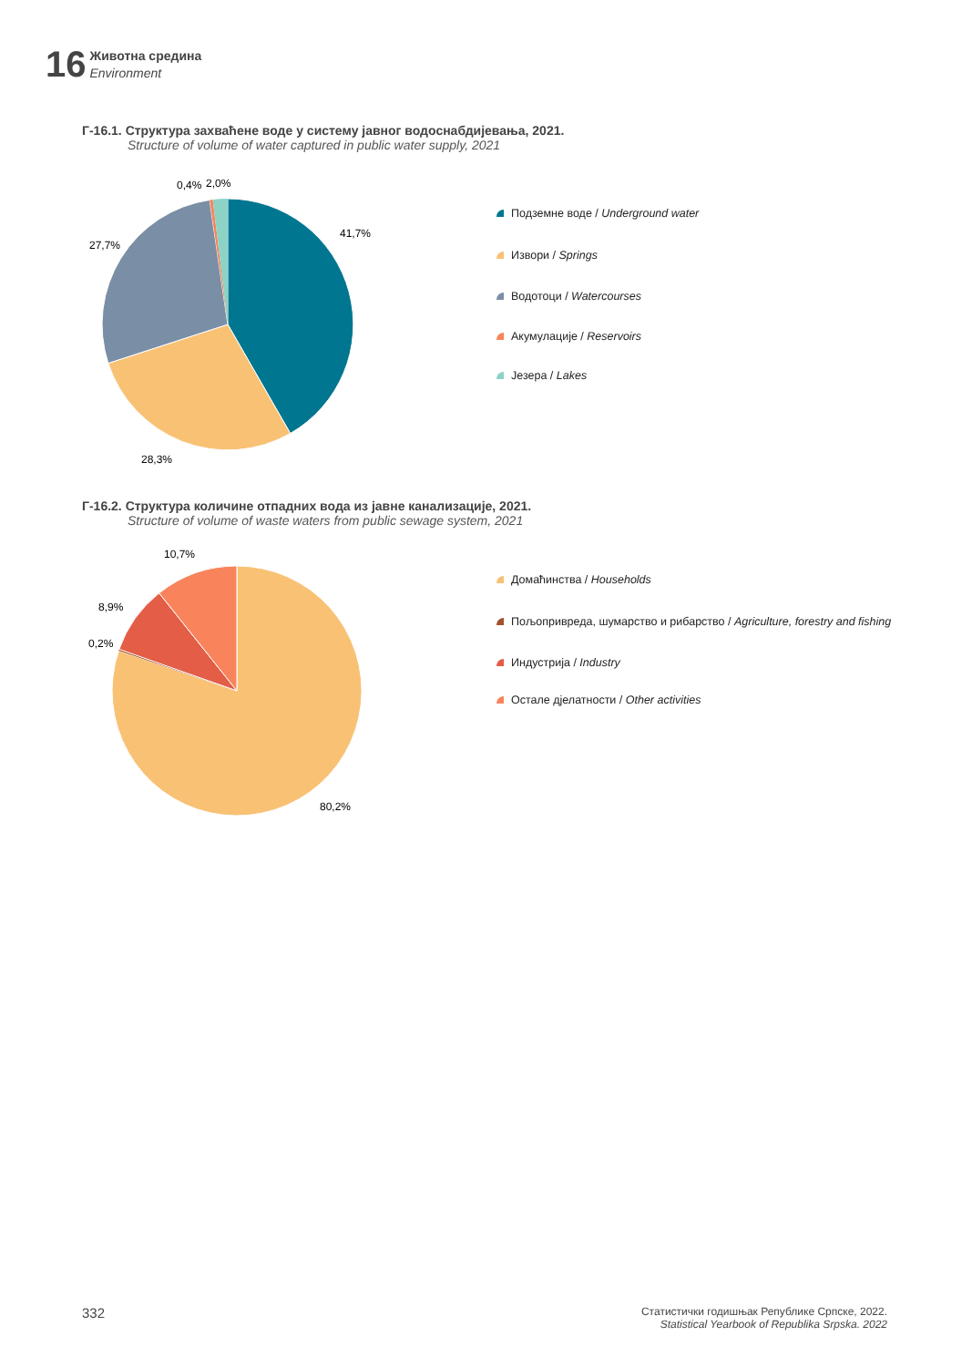16
Животна средина
Environment
Г-16.1. Структура захваћене воде у систему јавног водоснабдијевања, 2021.
Structure of volume of water captured in public water supply, 2021
41,7%
28,3%
27,7%
0,4%
2,0%
Подземне воде / Underground water
Извори / Springs
Водотоци / Watercourses
Акумулације / Reservoirs
Језера / Lakes
Г-16.2. Структура количине отпадних вода из јавне канализације, 2021.
Structure of volume of waste waters from public sewage system, 2021
10,7%
8,9%
0,2%
80,2%
Домаћинства / Households
Пољопривреда, шумарство и рибарство / Agriculture, forestry and fishing
Индустрија / Industry
Остале дјелатности / Other activities
332
Статистички годишњак Републике Српске, 2022.
Statistical Yearbook of Republika Srpska. 2022